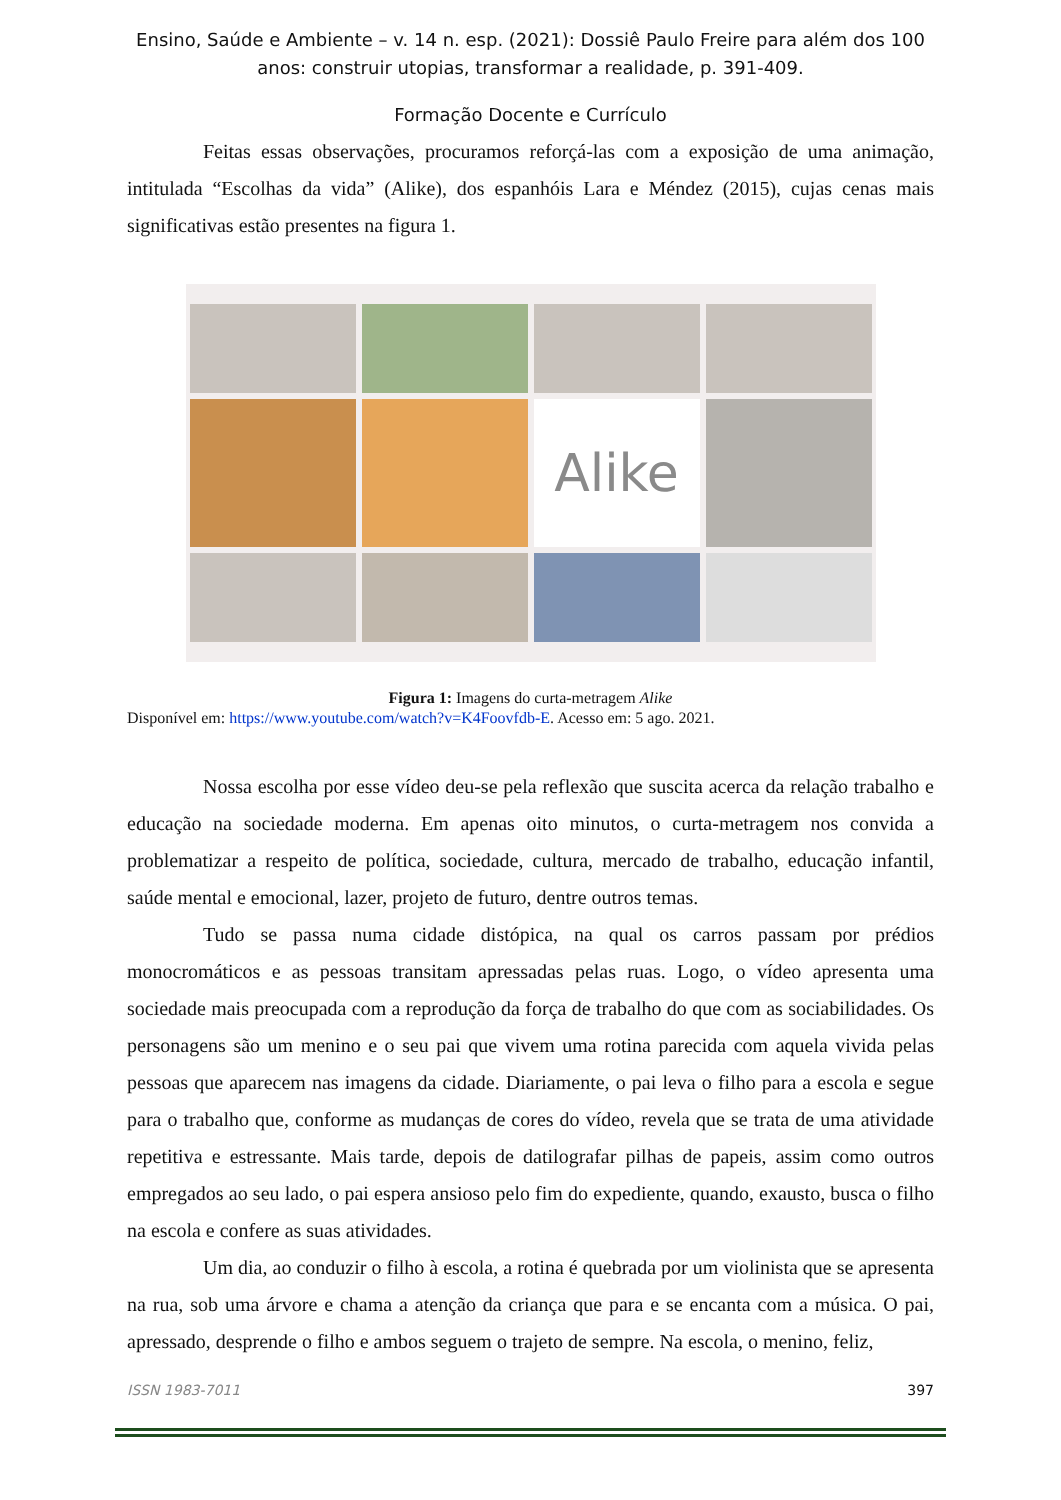Ensino, Saúde e Ambiente – v. 14 n. esp. (2021): Dossiê Paulo Freire para além dos 100 anos: construir utopias, transformar a realidade, p. 391-409.
Formação Docente e Currículo
Feitas essas observações, procuramos reforçá-las com a exposição de uma animação, intitulada “Escolhas da vida” (Alike), dos espanhóis Lara e Méndez (2015), cujas cenas mais significativas estão presentes na figura 1.
Alike
Figura 1: Imagens do curta-metragem Alike
Disponível em: https://www.youtube.com/watch?v=K4Foovfdb-E. Acesso em: 5 ago. 2021.
Nossa escolha por esse vídeo deu-se pela reflexão que suscita acerca da relação trabalho e educação na sociedade moderna. Em apenas oito minutos, o curta-metragem nos convida a problematizar a respeito de política, sociedade, cultura, mercado de trabalho, educação infantil, saúde mental e emocional, lazer, projeto de futuro, dentre outros temas.
Tudo se passa numa cidade distópica, na qual os carros passam por prédios monocromáticos e as pessoas transitam apressadas pelas ruas. Logo, o vídeo apresenta uma sociedade mais preocupada com a reprodução da força de trabalho do que com as sociabilidades. Os personagens são um menino e o seu pai que vivem uma rotina parecida com aquela vivida pelas pessoas que aparecem nas imagens da cidade. Diariamente, o pai leva o filho para a escola e segue para o trabalho que, conforme as mudanças de cores do vídeo, revela que se trata de uma atividade repetitiva e estressante. Mais tarde, depois de datilografar pilhas de papeis, assim como outros empregados ao seu lado, o pai espera ansioso pelo fim do expediente, quando, exausto, busca o filho na escola e confere as suas atividades.
Um dia, ao conduzir o filho à escola, a rotina é quebrada por um violinista que se apresenta na rua, sob uma árvore e chama a atenção da criança que para e se encanta com a música. O pai, apressado, desprende o filho e ambos seguem o trajeto de sempre. Na escola, o menino, feliz,
ISSN 1983-7011 397